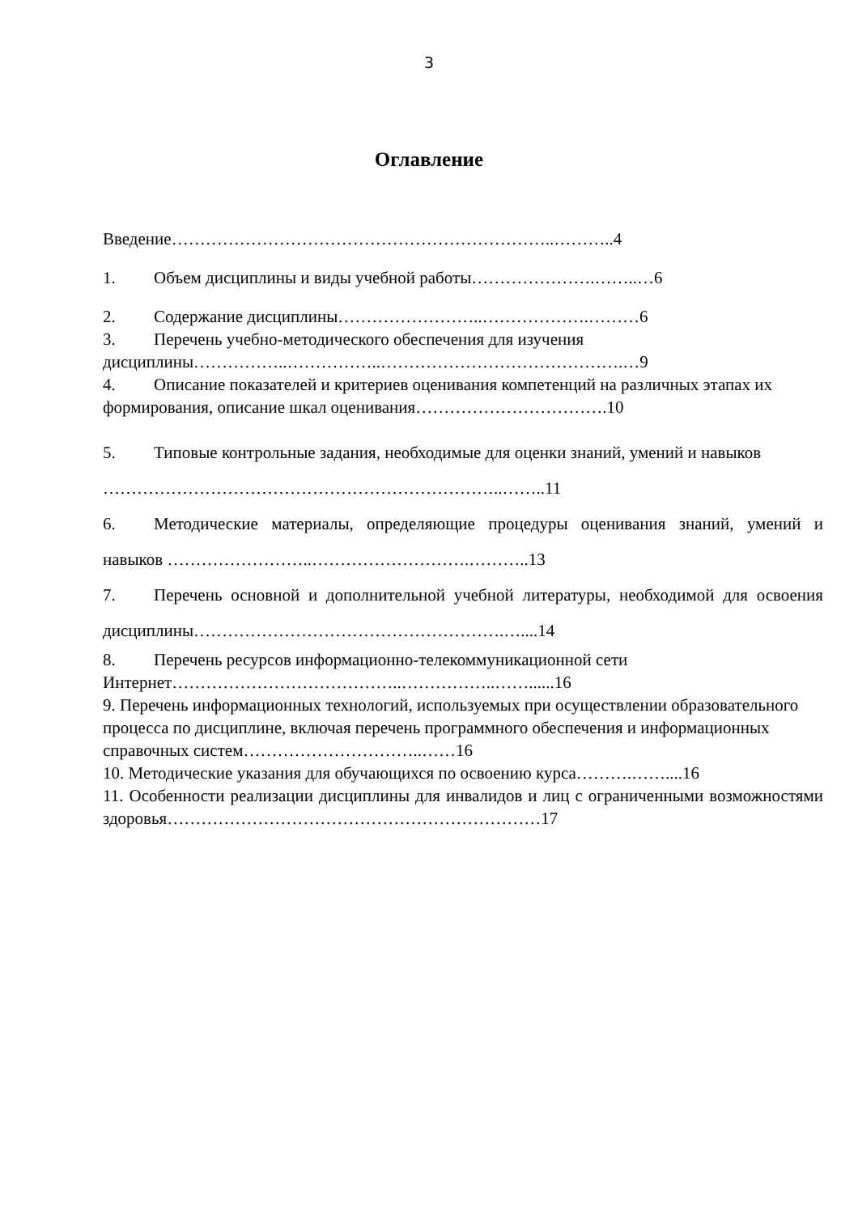3
Оглавление
Введение…………………………………………………………..………..4
1. Объем дисциплины и виды учебной работы………………….……..…6
2. Содержание дисциплины……………………..……………….………6
3. Перечень учебно-методического обеспечения для изучения дисциплины……………..……………..…………………………………….…9
4. Описание показателей и критериев оценивания компетенций на различных этапах их формирования, описание шкал оценивания…………………………….10
5. Типовые контрольные задания, необходимые для оценки знаний, умений и навыков ……………………………………………………………..……..11
6. Методические материалы, определяющие процедуры оценивания знаний, умений и навыков ……………………..……………………….………..13
7. Перечень основной и дополнительной учебной литературы, необходимой для освоения дисциплины……………………………………………….…....14
8. Перечень ресурсов информационно-телекоммуникационной сети Интернет…………………………………..……………..……......16
9. Перечень информационных технологий, используемых при осуществлении образовательного процесса по дисциплине, включая перечень программного обеспечения и информационных справочных систем…………………………..……16
10. Методические указания для обучающихся по освоению курса……….……....16
11. Особенности реализации дисциплины для инвалидов и лиц с ограниченными возможностями здоровья…………………………………………………………17